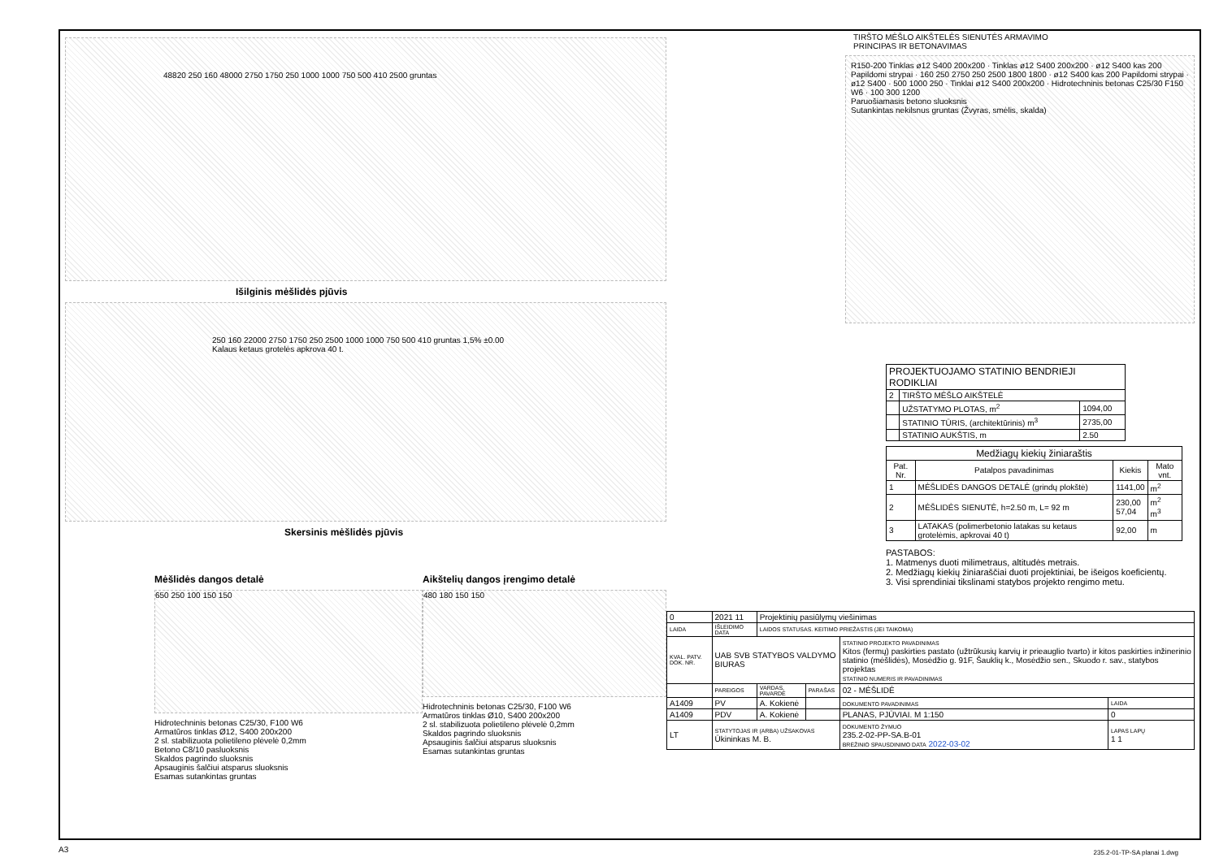48820 250 160 48000 2750 1750 250 1000 1000 750 500 410 2500 gruntas
Išilginis mėšlidės pjūvis
250 160 22000 2750 1750 250 2500 1000 1000 750 500 410 gruntas 1,5% ±0.00
Kalaus ketaus grotelės apkrova 40 t.
Skersinis mėšlidės pjūvis
Mėšlidės dangos detalė
650 250 100 150 150
Hidrotechninis betonas C25/30, F100 W6
Armatūros tinklas Ø12, S400 200x200
2 sl. stabilizuota polietileno plėvelė 0,2mm
Betono C8/10 pasluoksnis
Skaldos pagrindo sluoksnis
Apsauginis šalčiui atsparus sluoksnis
Esamas sutankintas gruntas
Aikštelių dangos įrengimo detalė
480 180 150 150
Hidrotechninis betonas C25/30, F100 W6
Armatūros tinklas Ø10, S400 200x200
2 sl. stabilizuota polietileno plėvelė 0,2mm
Skaldos pagrindo sluoksnis
Apsauginis šalčiui atsparus sluoksnis
Esamas sutankintas gruntas
TIRŠTO MĖŠLO AIKŠTELĖS SIENUTĖS ARMAVIMO
PRINCIPAS IR BETONAVIMAS
R150-200 Tinklas ø12 S400 200x200 · Tinklas ø12 S400 200x200 · ø12 S400 kas 200 Papildomi strypai · 160 250 2750 250 2500 1800 1800 · ø12 S400 kas 200 Papildomi strypai · ø12 S400 · 500 1000 250 · Tinklai ø12 S400 200x200 · Hidrotechninis betonas C25/30 F150 W6 · 100 300 1200
Paruošiamasis betono sluoksnis
Sutankintas nekilsnus gruntas (Žvyras, smėlis, skalda)
| PROJEKTUOJAMO STATINIO BENDRIEJI RODIKLIAI | | |
| --- | --- | --- |
| 2 | TIRŠTO MĖŠLO AIKŠTELĖ | |
| | UŽSTATYMO PLOTAS, m<sup>2</sup> | 1094,00 |
| | STATINIO TŪRIS, (architektūrinis) m<sup>3</sup> | 2735,00 |
| | STATINIO AUKŠTIS, m | 2.50 |
| Medžiagų kiekių žiniaraštis | | | |
| --- | --- | --- | --- |
| Pat. Nr. | Patalpos pavadinimas | Kiekis | Mato vnt. |
| 1 | MĖŠLIDĖS DANGOS DETALĖ (grindų plokštė) | 1141,00 | m<sup>2</sup> |
| 2 | MĖŠLIDĖS SIENUTĖ, h=2.50 m, L= 92 m | 230,00 57,04 | m<sup>2</sup> m<sup>3</sup> |
| 3 | LATAKAS (polimerbetonio latakas su ketaus grotelėmis, apkrovai 40 t) | 92,00 | m |
PASTABOS:
1. Matmenys duoti milimetraus, altitudės metrais.
2. Medžiagų kiekių žiniaraščiai duoti projektiniai, be išeigos koeficientų.
3. Visi sprendiniai tikslinami statybos projekto rengimo metu.
| 0 | 2021 11 | Projektinių pasiūlymų viešinimas | | | |
| LAIDA | IŠLEIDIMO DATA | LAIDOS STATUSAS. KEITIMO PRIEŽASTIS (JEI TAIKOMA) | | | |
| KVAL. PATV. DOK. NR. | UAB SVB STATYBOS VALDYMO BIURAS | | | STATINIO PROJEKTO PAVADINIMAS Kitos (fermų) paskirties pastato (užtrūkusių karvių ir prieauglio tvarto) ir kitos paskirties inžinerinio statinio (mėšlidės), Mosėdžio g. 91F, Šauklių k., Mosėdžio sen., Skuodo r. sav., statybos projektas STATINIO NUMERIS IR PAVADINIMAS | |
| | PAREIGOS | VARDAS, PAVARDĖ | PARAŠAS | 02 - MĖŠLIDĖ | |
| A1409 | PV | A. Kokienė | | DOKUMENTO PAVADINIMAS | LAIDA |
| A1409 | PDV | A. Kokienė | | PLANAS, PJŪVIAI. M 1:150 | 0 |
| LT | STATYTOJAS IR (ARBA) UŽSAKOVAS Ūkininkas M. B. | | | DOKUMENTO ŽYMUO 235.2-02-PP-SA.B-01 BRĖŽINIO SPAUSDINIMO DATA 2022-03-02 | LAPAS LAPŲ 1 1 |
A3 235.2-01-TP-SA planai 1.dwg